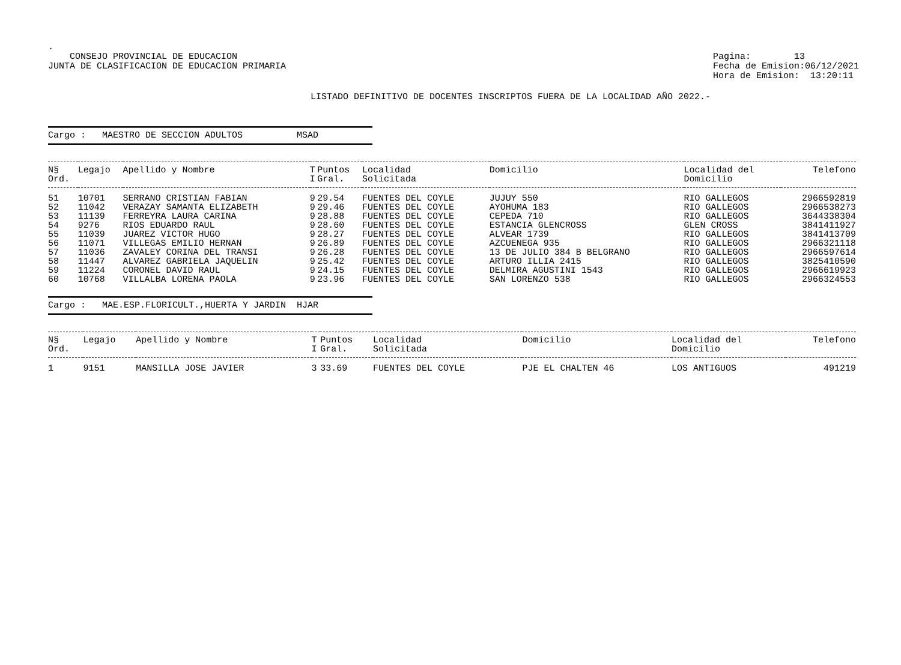.
CONSEJO PROVINCIAL DE EDUCACION
JUNTA DE CLASIFICACION DE EDUCACION PRIMARIA
Pagina: 13
Fecha de Emision:06/12/2021
Hora de Emision: 13:20:11
LISTADO DEFINITIVO DE DOCENTES INSCRIPTOS FUERA DE LA LOCALIDAD AÑO 2022.-
Cargo : MAESTRO DE SECCION ADULTOS MSAD
| N§ Ord. | Legajo | Apellido y Nombre | T I | Puntos Gral. | Localidad Solicitada | Domicilio | Localidad del Domicilio | Telefono |
| --- | --- | --- | --- | --- | --- | --- | --- | --- |
| 51 | 10701 | SERRANO CRISTIAN FABIAN | 9 | 29.54 | FUENTES DEL COYLE | JUJUY 550 | RIO GALLEGOS | 2966592819 |
| 52 | 11042 | VERAZAY SAMANTA ELIZABETH | 9 | 29.46 | FUENTES DEL COYLE | AYOHUMA 183 | RIO GALLEGOS | 2966538273 |
| 53 | 11139 | FERREYRA LAURA CARINA | 9 | 28.88 | FUENTES DEL COYLE | CEPEDA 710 | RIO GALLEGOS | 3644338304 |
| 54 | 9276 | RIOS EDUARDO RAUL | 9 | 28.60 | FUENTES DEL COYLE | ESTANCIA GLENCROSS | GLEN CROSS | 3841411927 |
| 55 | 11039 | JUAREZ VICTOR HUGO | 9 | 28.27 | FUENTES DEL COYLE | ALVEAR 1739 | RIO GALLEGOS | 3841413709 |
| 56 | 11071 | VILLEGAS EMILIO HERNAN | 9 | 26.89 | FUENTES DEL COYLE | AZCUENEGA 935 | RIO GALLEGOS | 2966321118 |
| 57 | 11036 | ZAVALEY CORINA DEL TRANSI | 9 | 26.28 | FUENTES DEL COYLE | 13 DE JULIO 384 B BELGRANO | RIO GALLEGOS | 2966597614 |
| 58 | 11447 | ALVAREZ GABRIELA JAQUELIN | 9 | 25.42 | FUENTES DEL COYLE | ARTURO ILLIA 2415 | RIO GALLEGOS | 3825410590 |
| 59 | 11224 | CORONEL DAVID RAUL | 9 | 24.15 | FUENTES DEL COYLE | DELMIRA AGUSTINI 1543 | RIO GALLEGOS | 2966619923 |
| 60 | 10768 | VILLALBA LORENA PAOLA | 9 | 23.96 | FUENTES DEL COYLE | SAN LORENZO 538 | RIO GALLEGOS | 2966324553 |
Cargo : MAE.ESP.FLORICULT.,HUERTA Y JARDIN HJAR
| N§ Ord. | Legajo | Apellido y Nombre | T I | Puntos Gral. | Localidad Solicitada | Domicilio | Localidad del Domicilio | Telefono |
| --- | --- | --- | --- | --- | --- | --- | --- | --- |
| 1 | 9151 | MANSILLA JOSE JAVIER | 3 | 33.69 | FUENTES DEL COYLE | PJE EL CHALTEN 46 | LOS ANTIGUOS | 491219 |